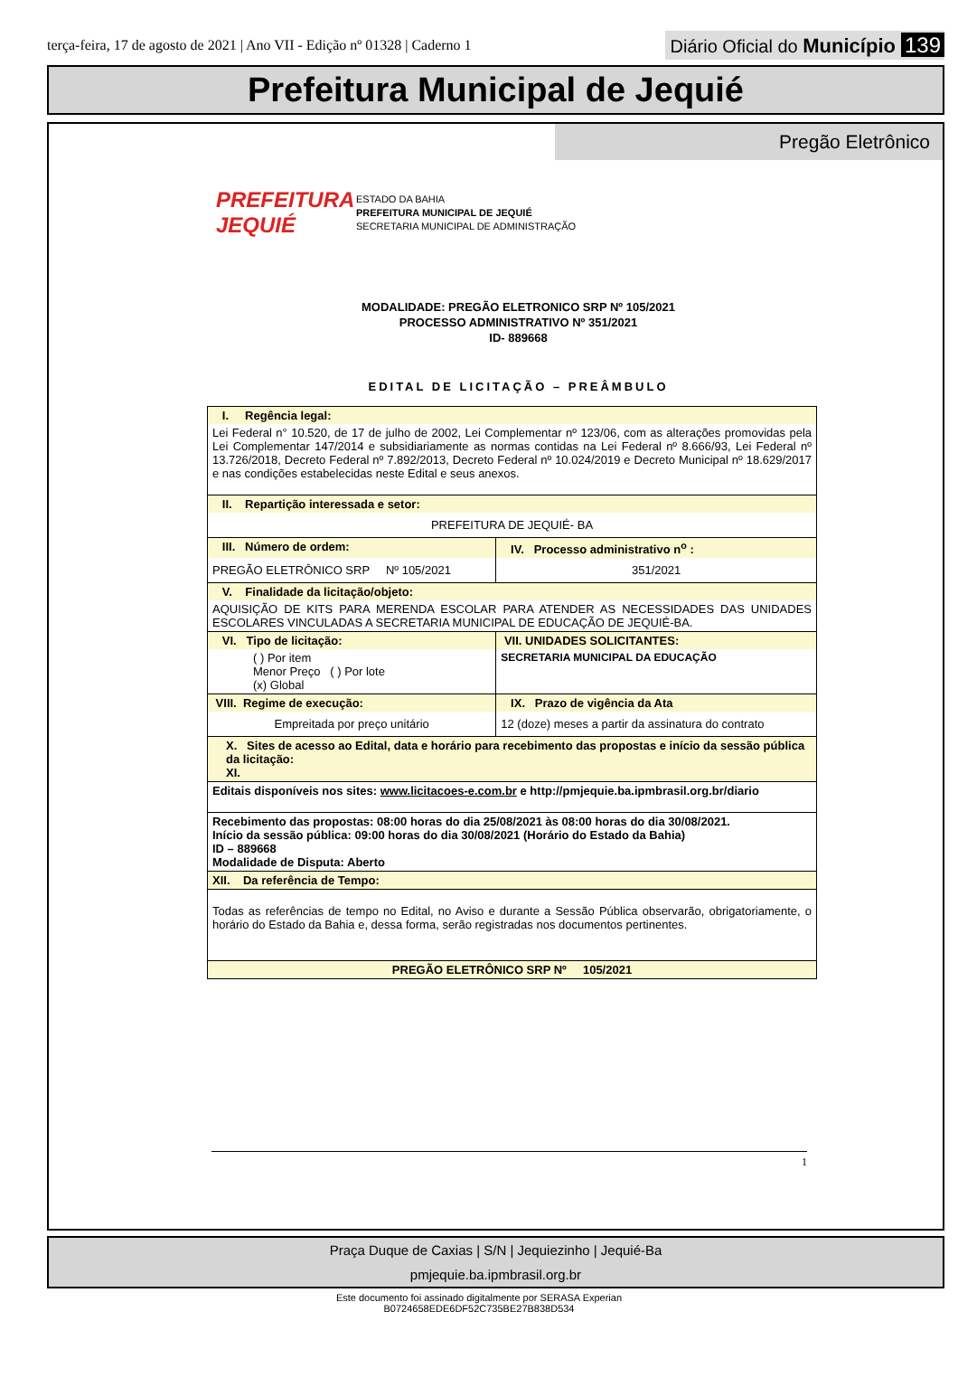terça-feira, 17 de agosto de 2021 | Ano VII - Edição nº 01328 | Caderno 1
Diário Oficial do Município 139
Prefeitura Municipal de Jequié
Pregão Eletrônico
PREFEITURA JEQUIÉ
ESTADO DA BAHIA
PREFEITURA MUNICIPAL DE JEQUIÉ
SECRETARIA MUNICIPAL DE ADMINISTRAÇÃO
MODALIDADE: PREGÃO ELETRONICO SRP Nº 105/2021
PROCESSO ADMINISTRATIVO Nº 351/2021
ID- 889668
EDITAL DE LICITAÇÃO – PREÂMBULO
| I. Regência legal: | |
| Lei Federal n° 10.520, de 17 de julho de 2002, Lei Complementar nº 123/06, com as alterações promovidas pela Lei Complementar 147/2014 e subsidiariamente as normas contidas na Lei Federal nº 8.666/93, Lei Federal nº 13.726/2018, Decreto Federal nº 7.892/2013, Decreto Federal nº 10.024/2019 e Decreto Municipal nº 18.629/2017 e nas condições estabelecidas neste Edital e seus anexos. | |
| II. Repartição interessada e setor: | |
| PREFEITURA DE JEQUIÉ- BA | |
| III. Número de ordem: | IV. Processo administrativo n<sup>o</sup> : |
| PREGÃO ELETRÔNICO SRP Nº 105/2021 | 351/2021 |
| V. Finalidade da licitação/objeto: | |
| AQUISIÇÃO DE KITS PARA MERENDA ESCOLAR PARA ATENDER AS NECESSIDADES DAS UNIDADES ESCOLARES VINCULADAS A SECRETARIA MUNICIPAL DE EDUCAÇÃO DE JEQUIÉ-BA. | |
| VI. Tipo de licitação: | VII. UNIDADES SOLICITANTES: |
| ( ) Por item Menor Preço ( ) Por lote (x) Global | SECRETARIA MUNICIPAL DA EDUCAÇÃO |
| VIII. Regime de execução: | IX. Prazo de vigência da Ata |
| Empreitada por preço unitário | 12 (doze) meses a partir da assinatura do contrato |
| X. Sites de acesso ao Edital, data e horário para recebimento das propostas e início da sessão pública da licitação: XI. | |
| Editais disponíveis nos sites: www.licitacoes-e.com.br e http://pmjequie.ba.ipmbrasil.org.br/diario | |
| Recebimento das propostas: 08:00 horas do dia 25/08/2021 às 08:00 horas do dia 30/08/2021. Início da sessão pública: 09:00 horas do dia 30/08/2021 (Horário do Estado da Bahia) ID – 889668 Modalidade de Disputa: Aberto | |
| XII. Da referência de Tempo: | |
| Todas as referências de tempo no Edital, no Aviso e durante a Sessão Pública observarão, obrigatoriamente, o horário do Estado da Bahia e, dessa forma, serão registradas nos documentos pertinentes. | |
| PREGÃO ELETRÔNICO SRP Nº 105/2021 | |
1
Praça Duque de Caxias | S/N | Jequiezinho | Jequié-Ba
pmjequie.ba.ipmbrasil.org.br
Este documento foi assinado digitalmente por SERASA Experian
B0724658EDE6DF52C735BE27B838D534